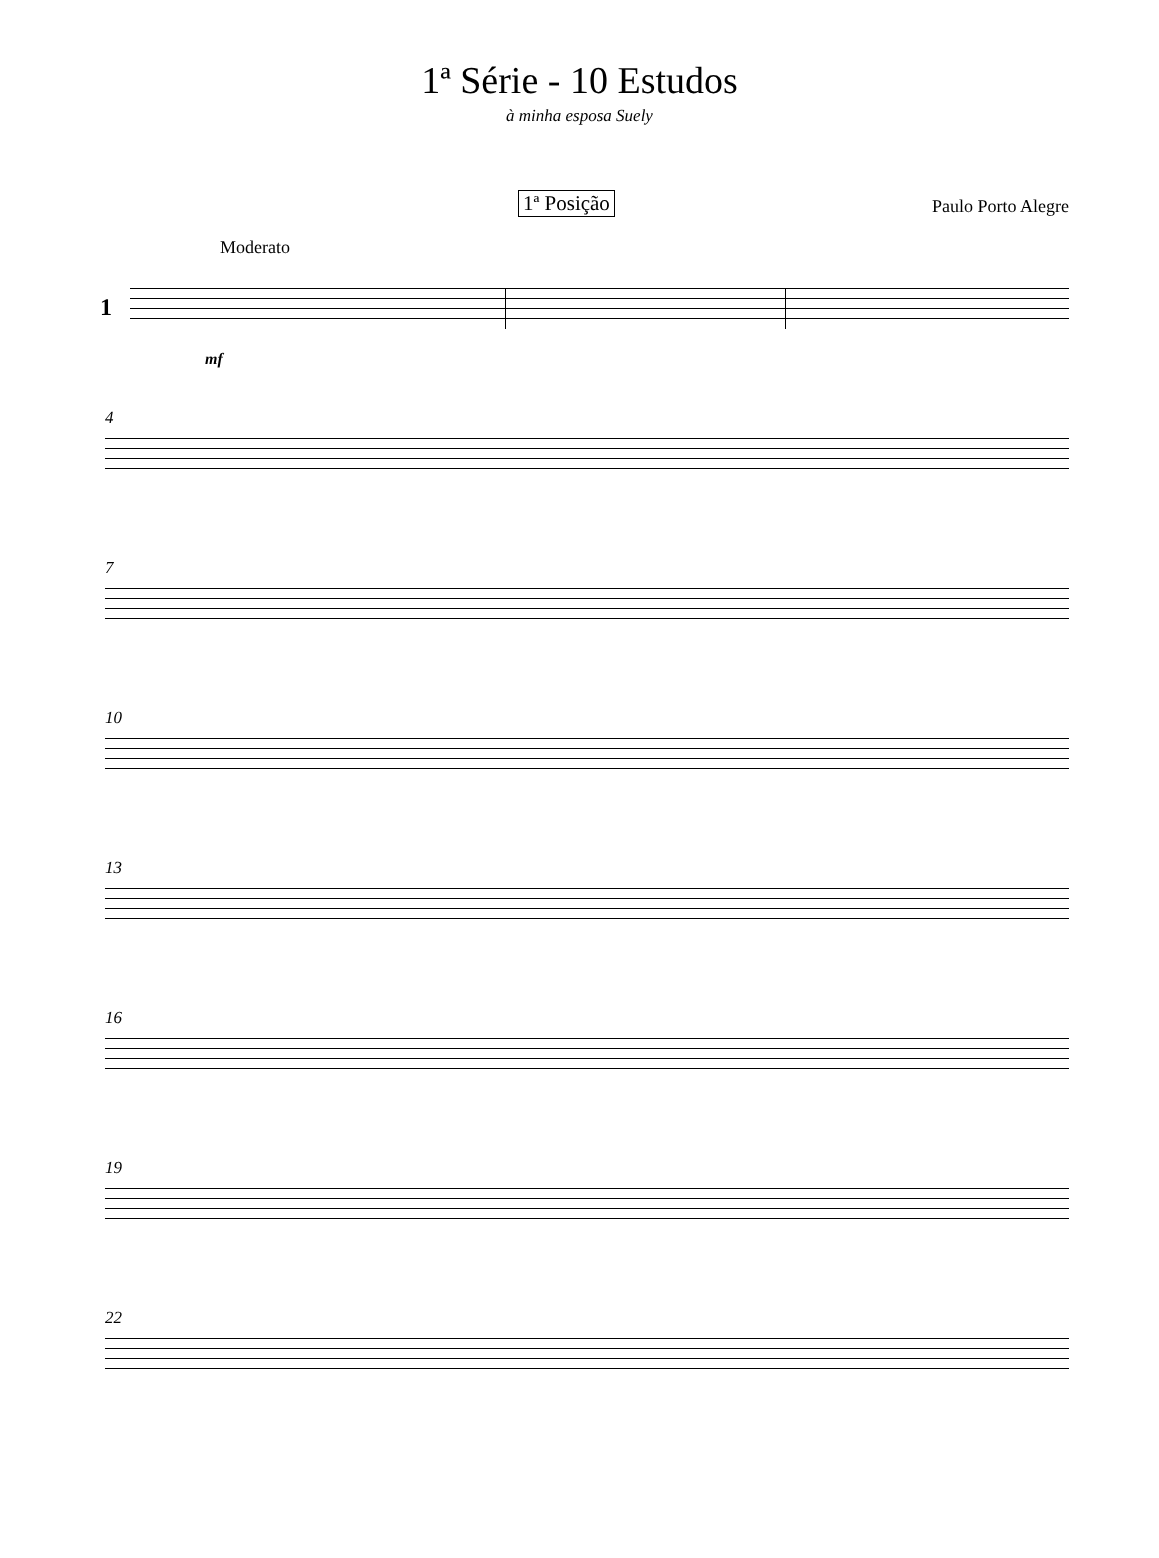1ª Série - 10 Estudos
à minha esposa Suely
1ª Posição Paulo Porto Alegre
Moderato
1
mf
4
7
10
13
16
19
22